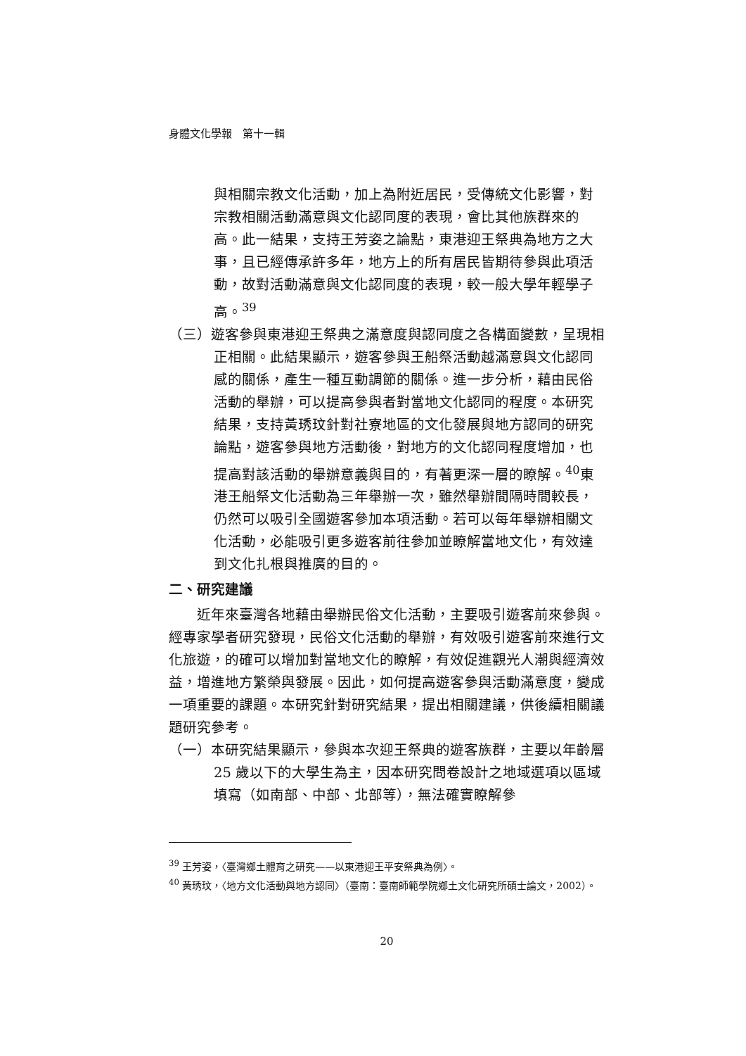身體文化學報　第十一輯
與相關宗教文化活動，加上為附近居民，受傳統文化影響，對宗教相關活動滿意與文化認同度的表現，會比其他族群來的高。此一結果，支持王芳姿之論點，東港迎王祭典為地方之大事，且已經傳承許多年，地方上的所有居民皆期待參與此項活動，故對活動滿意與文化認同度的表現，較一般大學年輕學子高。<sup>39</sup>
（三）遊客參與東港迎王祭典之滿意度與認同度之各構面變數，呈現相正相關。此結果顯示，遊客參與王船祭活動越滿意與文化認同感的關係，產生一種互動調節的關係。進一步分析，藉由民俗活動的舉辦，可以提高參與者對當地文化認同的程度。本研究結果，支持黃琇玟針對社寮地區的文化發展與地方認同的研究論點，遊客參與地方活動後，對地方的文化認同程度增加，也提高對該活動的舉辦意義與目的，有著更深一層的瞭解。<sup>40</sup>東港王船祭文化活動為三年舉辦一次，雖然舉辦間隔時間較長，仍然可以吸引全國遊客參加本項活動。若可以每年舉辦相關文化活動，必能吸引更多遊客前往參加並瞭解當地文化，有效達到文化扎根與推廣的目的。
二、研究建議
近年來臺灣各地藉由舉辦民俗文化活動，主要吸引遊客前來參與。經專家學者研究發現，民俗文化活動的舉辦，有效吸引遊客前來進行文化旅遊，的確可以增加對當地文化的瞭解，有效促進觀光人潮與經濟效益，增進地方繁榮與發展。因此，如何提高遊客參與活動滿意度，變成一項重要的課題。本研究針對研究結果，提出相關建議，供後續相關議題研究參考。
（一）本研究結果顯示，參與本次迎王祭典的遊客族群，主要以年齡層 25 歲以下的大學生為主，因本研究問卷設計之地域選項以區域填寫（如南部、中部、北部等），無法確實瞭解參
<sup>39</sup> 王芳姿，〈臺灣鄉土體育之研究——以東港迎王平安祭典為例〉。
<sup>40</sup> 黃琇玟，〈地方文化活動與地方認同〉（臺南：臺南師範學院鄉土文化研究所碩士論文，2002）。
20